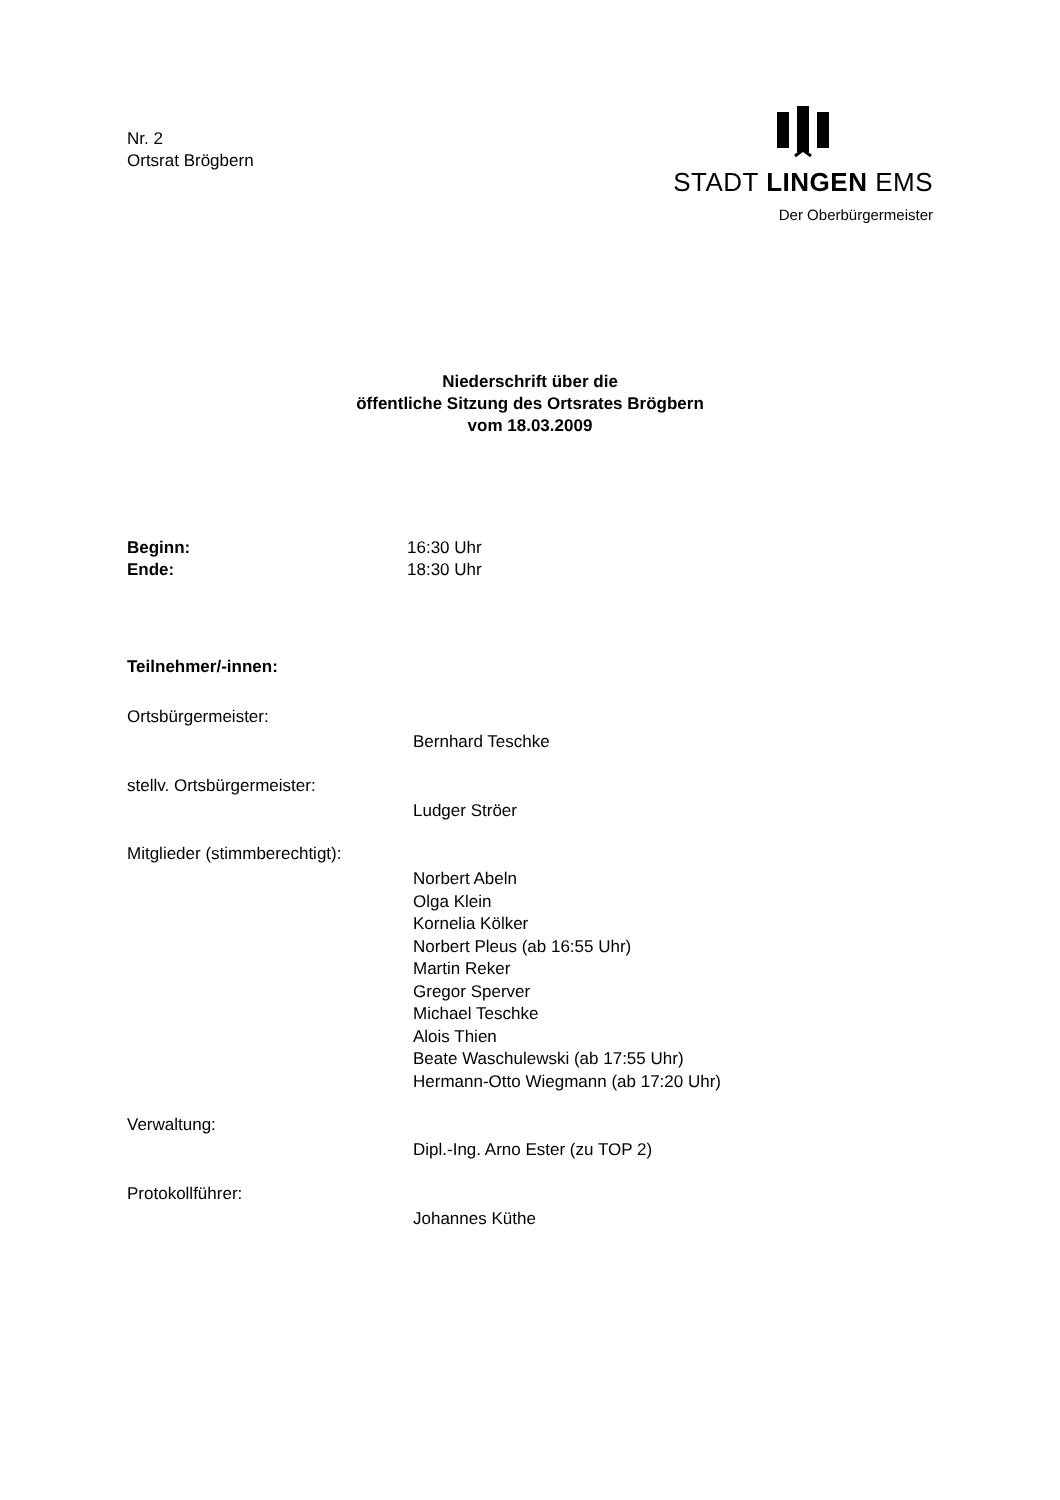Nr. 2
Ortsrat Brögbern
STADT LINGEN EMS
Der Oberbürgermeister
Niederschrift über die
öffentliche Sitzung des Ortsrates Brögbern
vom 18.03.2009
Beginn: 16:30 Uhr
Ende: 18:30 Uhr
Teilnehmer/-innen:
Ortsbürgermeister:
Bernhard Teschke
stellv. Ortsbürgermeister:
Ludger Ströer
Mitglieder (stimmberechtigt):
Norbert Abeln
Olga Klein
Kornelia Kölker
Norbert Pleus (ab 16:55 Uhr)
Martin Reker
Gregor Sperver
Michael Teschke
Alois Thien
Beate Waschulewski (ab 17:55 Uhr)
Hermann-Otto Wiegmann (ab 17:20 Uhr)
Verwaltung:
Dipl.-Ing. Arno Ester (zu TOP 2)
Protokollführer:
Johannes Küthe